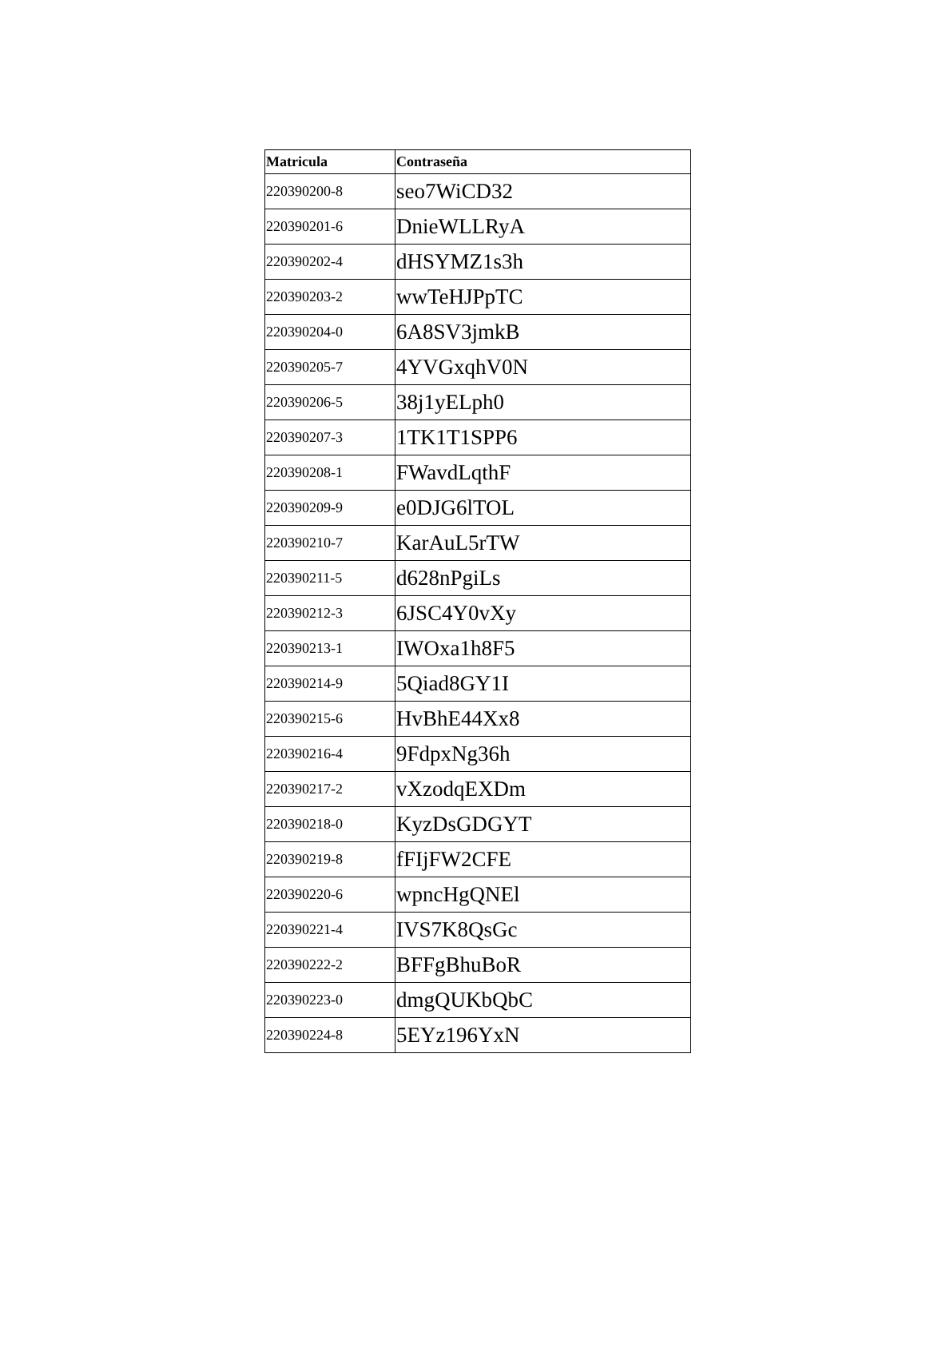| Matricula | Contraseña |
| --- | --- |
| 220390200-8 | seo7WiCD32 |
| 220390201-6 | DnieWLLRyA |
| 220390202-4 | dHSYMZ1s3h |
| 220390203-2 | wwTeHJPpTC |
| 220390204-0 | 6A8SV3jmkB |
| 220390205-7 | 4YVGxqhV0N |
| 220390206-5 | 38j1yELph0 |
| 220390207-3 | 1TK1T1SPP6 |
| 220390208-1 | FWavdLqthF |
| 220390209-9 | e0DJG6lTOL |
| 220390210-7 | KarAuL5rTW |
| 220390211-5 | d628nPgiLs |
| 220390212-3 | 6JSC4Y0vXy |
| 220390213-1 | IWOxa1h8F5 |
| 220390214-9 | 5Qiad8GY1I |
| 220390215-6 | HvBhE44Xx8 |
| 220390216-4 | 9FdpxNg36h |
| 220390217-2 | vXzodqEXDm |
| 220390218-0 | KyzDsGDGYT |
| 220390219-8 | fFIjFW2CFE |
| 220390220-6 | wpncHgQNEl |
| 220390221-4 | IVS7K8QsGc |
| 220390222-2 | BFFgBhuBoR |
| 220390223-0 | dmgQUKbQbC |
| 220390224-8 | 5EYz196YxN |